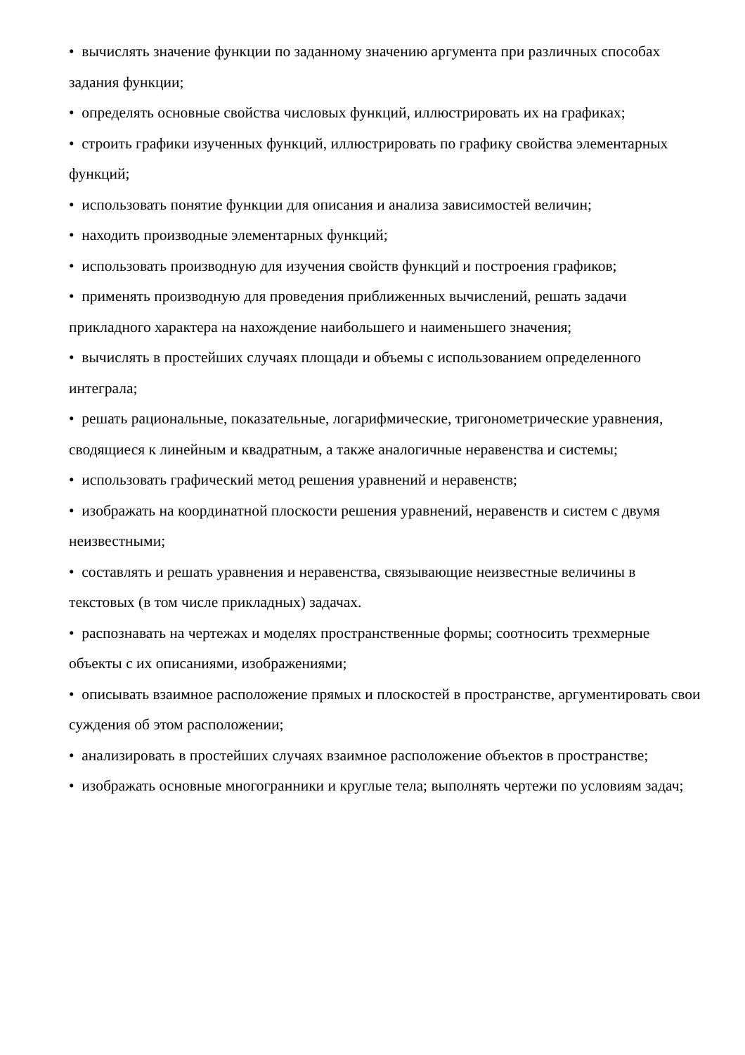• вычислять значение функции по заданному значению аргумента при различных способах задания функции;
• определять основные свойства числовых функций, иллюстрировать их на графиках;
• строить графики изученных функций, иллюстрировать по графику свойства элементарных функций;
• использовать понятие функции для описания и анализа зависимостей величин;
• находить производные элементарных функций;
• использовать производную для изучения свойств функций и построения графиков;
• применять производную для проведения приближенных вычислений, решать задачи прикладного характера на нахождение наибольшего и наименьшего значения;
• вычислять в простейших случаях площади и объемы с использованием определенного интеграла;
• решать рациональные, показательные, логарифмические, тригонометрические уравнения, сводящиеся к линейным и квадратным, а также аналогичные неравенства и системы;
• использовать графический метод решения уравнений и неравенств;
• изображать на координатной плоскости решения уравнений, неравенств и систем с двумя неизвестными;
• составлять и решать уравнения и неравенства, связывающие неизвестные величины в текстовых (в том числе прикладных) задачах.
• распознавать на чертежах и моделях пространственные формы; соотносить трехмерные объекты с их описаниями, изображениями;
• описывать взаимное расположение прямых и плоскостей в пространстве, аргументировать свои суждения об этом расположении;
• анализировать в простейших случаях взаимное расположение объектов в пространстве;
• изображать основные многогранники и круглые тела; выполнять чертежи по условиям задач;